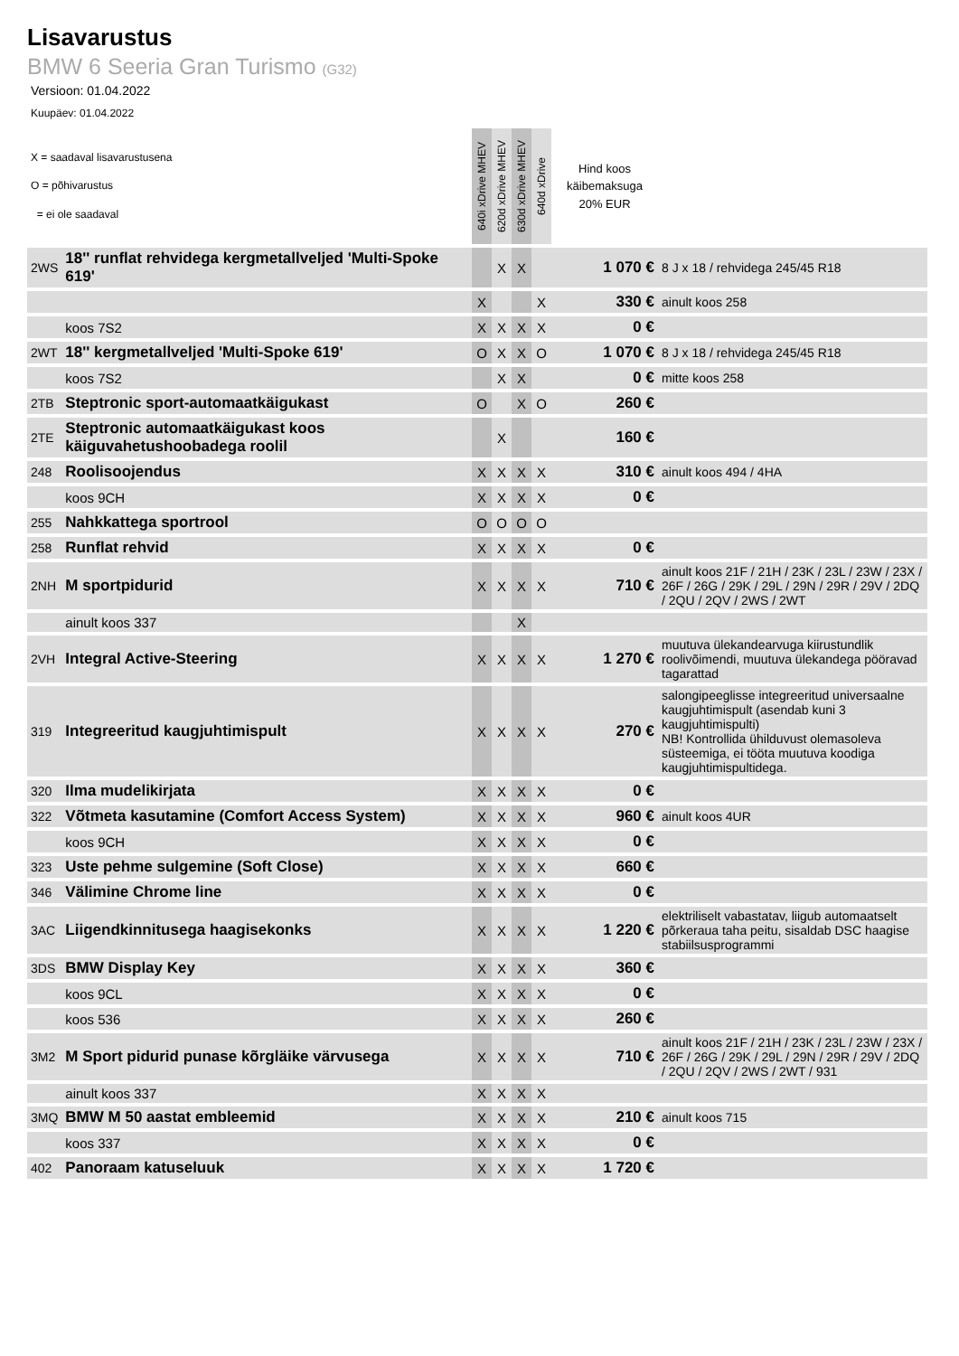Lisavarustus
BMW 6 Seeria Gran Turismo (G32)
Versioon: 01.04.2022
Kuupäev: 01.04.2022
| X = saadaval lisavarustusena O = põhivarustus = ei ole saadaval | | 640i xDrive MHEV | 620d xDrive MHEV | 630d xDrive MHEV | 640d xDrive | Hind koos käibemaksuga 20% EUR | |
| --- | --- | --- | --- | --- | --- | --- | --- |
| 2WS | 18'' runflat rehvidega kergmetallveljed 'Multi-Spoke 619' | | X | X | | 1 070 € | 8 J x 18 / rehvidega 245/45 R18 |
| | | X | | | X | 330 € | ainult koos 258 |
| | koos 7S2 | X | X | X | X | 0 € | |
| 2WT | 18'' kergmetallveljed 'Multi-Spoke 619' | O | X | X | O | 1 070 € | 8 J x 18 / rehvidega 245/45 R18 |
| | koos 7S2 | | X | X | | 0 € | mitte koos 258 |
| 2TB | Steptronic sport-automaatkäigukast | O | | X | O | 260 € | |
| 2TE | Steptronic automaatkäigukast koos käiguvahetushoobadega roolil | | X | | | 160 € | |
| 248 | Roolisoojendus | X | X | X | X | 310 € | ainult koos 494 / 4HA |
| | koos 9CH | X | X | X | X | 0 € | |
| 255 | Nahkkattega sportrool | O | O | O | O | | |
| 258 | Runflat rehvid | X | X | X | X | 0 € | |
| 2NH | M sportpidurid | X | X | X | X | 710 € | ainult koos 21F / 21H / 23K / 23L / 23W / 23X / 26F / 26G / 29K / 29L / 29N / 29R / 29V / 2DQ / 2QU / 2QV / 2WS / 2WT |
| | ainult koos 337 | | | X | | | |
| 2VH | Integral Active-Steering | X | X | X | X | 1 270 € | muutuva ülekandearvuga kiirustundlik roolivõimendi, muutuva ülekandega pööravad tagarattad |
| 319 | Integreeritud kaugjuhtimispult | X | X | X | X | 270 € | salongipeeglisse integreeritud universaalne kaugjuhtimispult (asendab kuni 3 kaugjuhtimispulti) NB! Kontrollida ühilduvust olemasoleva süsteemiga, ei tööta muutuva koodiga kaugjuhtimispultidega. |
| 320 | Ilma mudelikirjata | X | X | X | X | 0 € | |
| 322 | Võtmeta kasutamine (Comfort Access System) | X | X | X | X | 960 € | ainult koos 4UR |
| | koos 9CH | X | X | X | X | 0 € | |
| 323 | Uste pehme sulgemine (Soft Close) | X | X | X | X | 660 € | |
| 346 | Välimine Chrome line | X | X | X | X | 0 € | |
| 3AC | Liigendkinnitusega haagisekonks | X | X | X | X | 1 220 € | elektriliselt vabastatav, liigub automaatselt põrkeraua taha peitu, sisaldab DSC haagise stabiilsusprogrammi |
| 3DS | BMW Display Key | X | X | X | X | 360 € | |
| | koos 9CL | X | X | X | X | 0 € | |
| | koos 536 | X | X | X | X | 260 € | |
| 3M2 | M Sport pidurid punase kõrgläike värvusega | X | X | X | X | 710 € | ainult koos 21F / 21H / 23K / 23L / 23W / 23X / 26F / 26G / 29K / 29L / 29N / 29R / 29V / 2DQ / 2QU / 2QV / 2WS / 2WT / 931 |
| | ainult koos 337 | X | X | X | X | | |
| 3MQ | BMW M 50 aastat embleemid | X | X | X | X | 210 € | ainult koos 715 |
| | koos 337 | X | X | X | X | 0 € | |
| 402 | Panoraam katuseluuk | X | X | X | X | 1 720 € | |